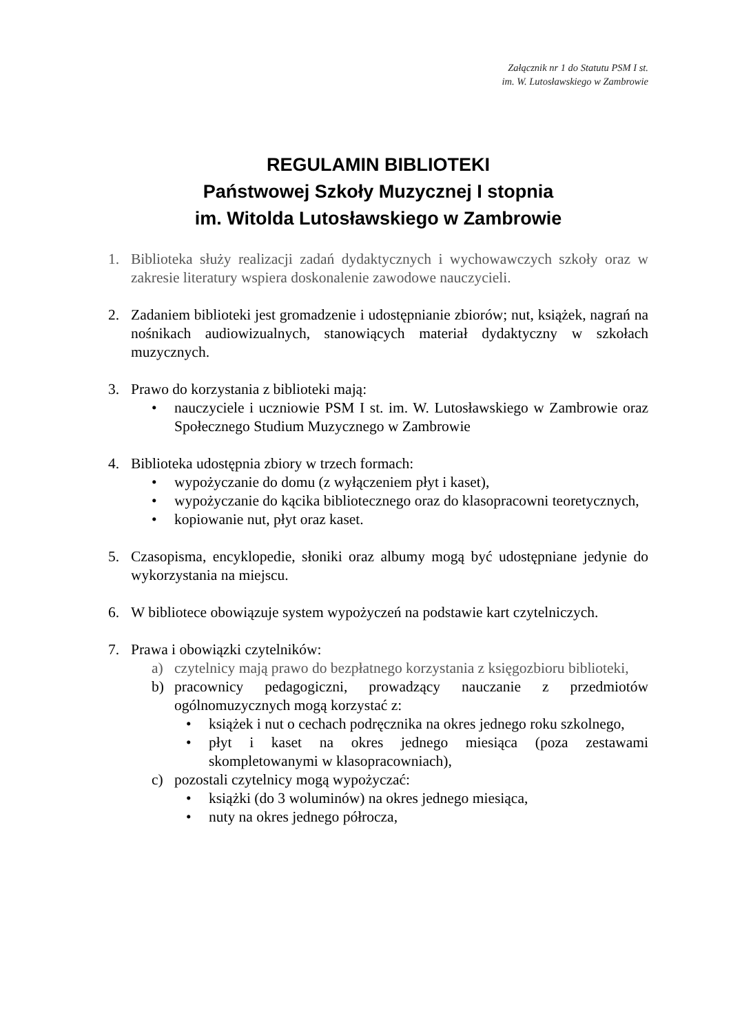Załącznik nr 1 do Statutu PSM I st.
im. W. Lutosławskiego w Zambrowie
REGULAMIN BIBLIOTEKI
Państwowej Szkoły Muzycznej I stopnia
im. Witolda Lutosławskiego w Zambrowie
1. Biblioteka służy realizacji zadań dydaktycznych i wychowawczych szkoły oraz w zakresie literatury wspiera doskonalenie zawodowe nauczycieli.
2. Zadaniem biblioteki jest gromadzenie i udostępnianie zbiorów; nut, książek, nagrań na nośnikach audiowizualnych, stanowiących materiał dydaktyczny w szkołach muzycznych.
3. Prawo do korzystania z biblioteki mają:
• nauczyciele i uczniowie PSM I st. im. W. Lutosławskiego w Zambrowie oraz Społecznego Studium Muzycznego w Zambrowie
4. Biblioteka udostępnia zbiory w trzech formach:
• wypożyczanie do domu (z wyłączeniem płyt i kaset),
• wypożyczanie do kącika bibliotecznego oraz do klasopracowni teoretycznych,
• kopiowanie nut, płyt oraz kaset.
5. Czasopisma, encyklopedie, słoniki oraz albumy mogą być udostępniane jedynie do wykorzystania na miejscu.
6. W bibliotece obowiązuje system wypożyczeń na podstawie kart czytelniczych.
7. Prawa i obowiązki czytelników:
a) czytelnicy mają prawo do bezpłatnego korzystania z księgozbioru biblioteki,
b) pracownicy pedagogiczni, prowadzący nauczanie z przedmiotów ogólnomuzycznych mogą korzystać z:
• książek i nut o cechach podręcznika na okres jednego roku szkolnego,
• płyt i kaset na okres jednego miesiąca (poza zestawami skompletowanymi w klasopracowniach),
c) pozostali czytelnicy mogą wypożyczać:
• książki (do 3 woluminów) na okres jednego miesiąca,
• nuty na okres jednego półrocza,